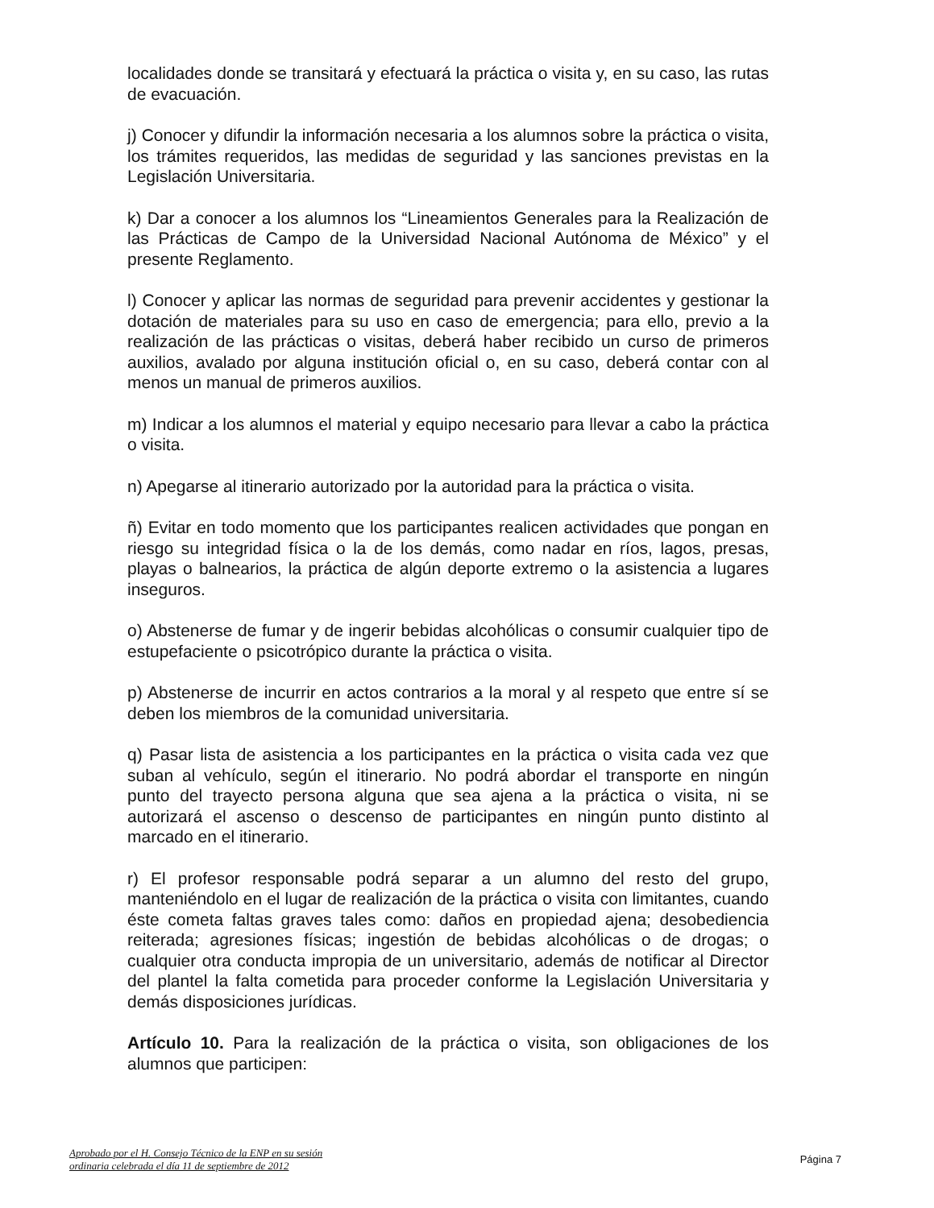localidades donde se transitará y efectuará la práctica o visita y, en su caso, las rutas de evacuación.
j) Conocer y difundir la información necesaria a los alumnos sobre la práctica o visita, los trámites requeridos, las medidas de seguridad y las sanciones previstas en la Legislación Universitaria.
k) Dar a conocer a los alumnos los “Lineamientos Generales para la Realización de las Prácticas de Campo de la Universidad Nacional Autónoma de México” y el presente Reglamento.
l) Conocer y aplicar las normas de seguridad para prevenir accidentes y gestionar la dotación de materiales para su uso en caso de emergencia; para ello, previo a la realización de las prácticas o visitas, deberá haber recibido un curso de primeros auxilios, avalado por alguna institución oficial o, en su caso, deberá contar con al menos un manual de primeros auxilios.
m) Indicar a los alumnos el material y equipo necesario para llevar a cabo la práctica o visita.
n) Apegarse al itinerario autorizado por la autoridad para la práctica o visita.
ñ) Evitar en todo momento que los participantes realicen actividades que pongan en riesgo su integridad física o la de los demás, como nadar en ríos, lagos, presas, playas o balnearios, la práctica de algún deporte extremo o la asistencia a lugares inseguros.
o) Abstenerse de fumar y de ingerir bebidas alcohólicas o consumir cualquier tipo de estupefaciente o psicotrópico durante la práctica o visita.
p) Abstenerse de incurrir en actos contrarios a la moral y al respeto que entre sí se deben los miembros de la comunidad universitaria.
q) Pasar lista de asistencia a los participantes en la práctica o visita cada vez que suban al vehículo, según el itinerario. No podrá abordar el transporte en ningún punto del trayecto persona alguna que sea ajena a la práctica o visita, ni se autorizará el ascenso o descenso de participantes en ningún punto distinto al marcado en el itinerario.
r) El profesor responsable podrá separar a un alumno del resto del grupo, manteniéndolo en el lugar de realización de la práctica o visita con limitantes, cuando éste cometa faltas graves tales como: daños en propiedad ajena; desobediencia reiterada; agresiones físicas; ingestión de bebidas alcohólicas o de drogas; o cualquier otra conducta impropia de un universitario, además de notificar al Director del plantel la falta cometida para proceder conforme la Legislación Universitaria y demás disposiciones jurídicas.
Artículo 10. Para la realización de la práctica o visita, son obligaciones de los alumnos que participen:
Aprobado por el H. Consejo Técnico de la ENP en su sesión
ordinaria celebrada el día 11 de septiembre de 2012
Página 7